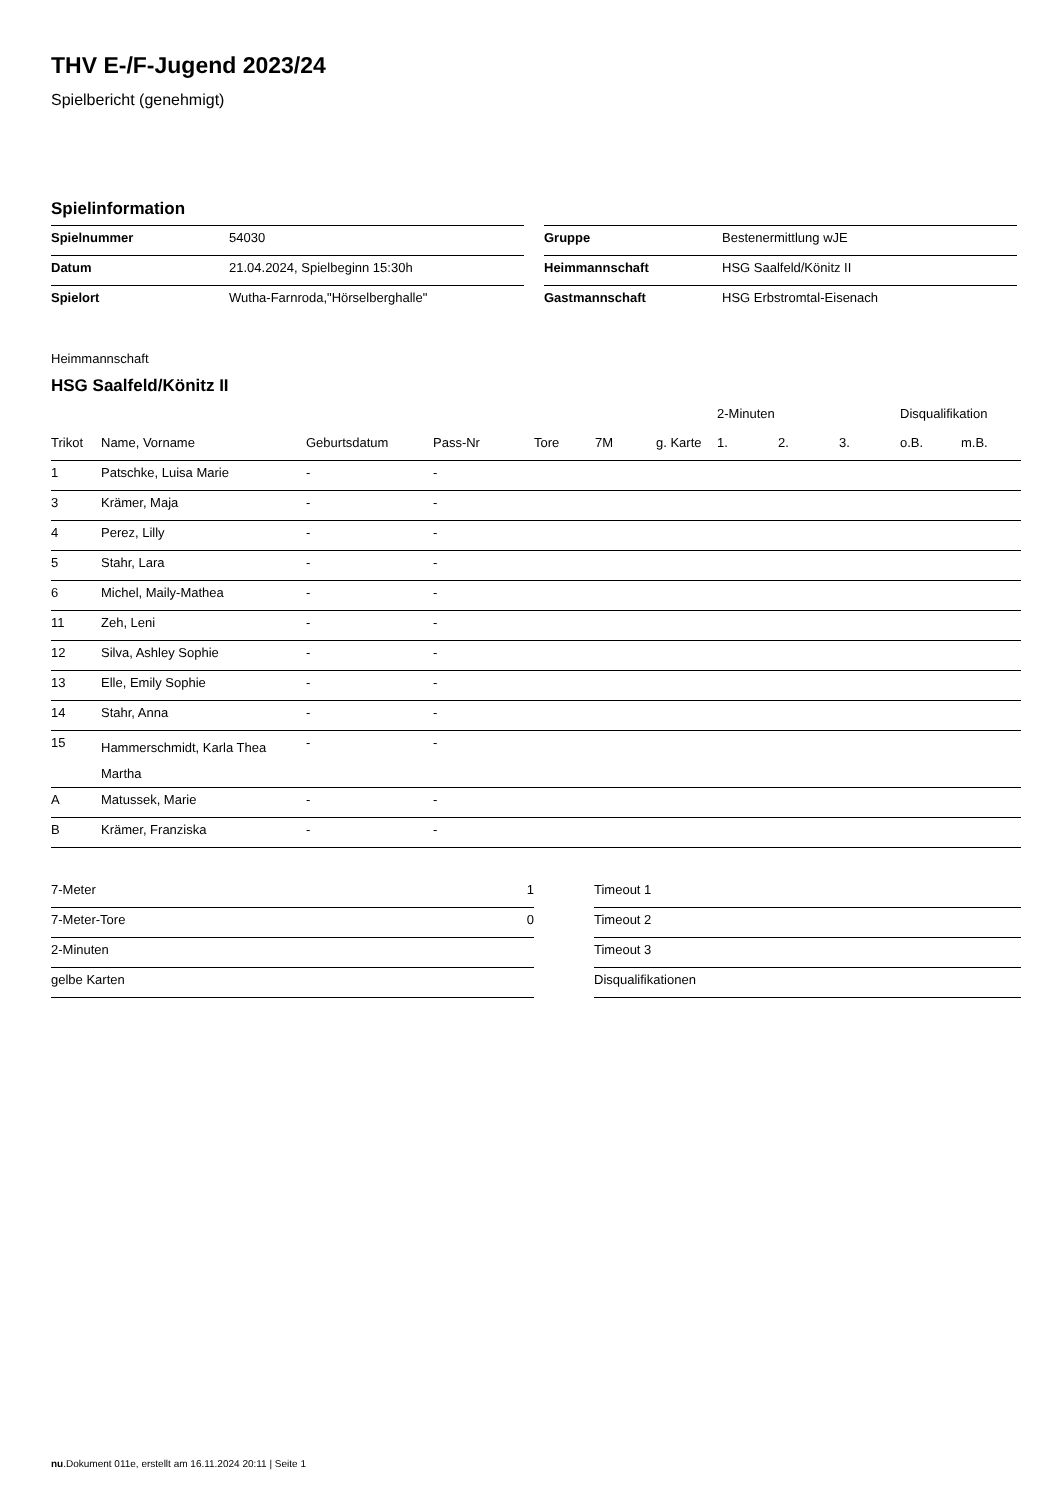THV E-/F-Jugend 2023/24
Spielbericht (genehmigt)
Spielinformation
| Spielnummer | 54030 |
| Datum | 21.04.2024, Spielbeginn 15:30h |
| Spielort | Wutha-Farnroda,"Hörselberghalle" |
| Gruppe | Bestenermittlung wJE |
| Heimmannschaft | HSG Saalfeld/Könitz II |
| Gastmannschaft | HSG Erbstromtal-Eisenach |
Heimmannschaft
HSG Saalfeld/Könitz II
| | | | | | | | 2-Minuten | | | Disqualifikation | |
| --- | --- | --- | --- | --- | --- | --- | --- | --- | --- | --- | --- |
| Trikot | Name, Vorname | Geburtsdatum | Pass-Nr | Tore | 7M | g. Karte | 1. | 2. | 3. | o.B. | m.B. |
| 1 | Patschke, Luisa Marie | - | - | | | | | | | | |
| 3 | Krämer, Maja | - | - | | | | | | | | |
| 4 | Perez, Lilly | - | - | | | | | | | | |
| 5 | Stahr, Lara | - | - | | | | | | | | |
| 6 | Michel, Maily-Mathea | - | - | | | | | | | | |
| 11 | Zeh, Leni | - | - | | | | | | | | |
| 12 | Silva, Ashley Sophie | - | - | | | | | | | | |
| 13 | Elle, Emily Sophie | - | - | | | | | | | | |
| 14 | Stahr, Anna | - | - | | | | | | | | |
| 15 | Hammerschmidt, Karla Thea Martha | - | - | | | | | | | | |
| A | Matussek, Marie | - | - | | | | | | | | |
| B | Krämer, Franziska | - | - | | | | | | | | |
| 7-Meter | 1 |
| 7-Meter-Tore | 0 |
| 2-Minuten | |
| gelbe Karten | |
| Timeout 1 |
| Timeout 2 |
| Timeout 3 |
| Disqualifikationen |
nu.Dokument 011e, erstellt am 16.11.2024 20:11 | Seite 1